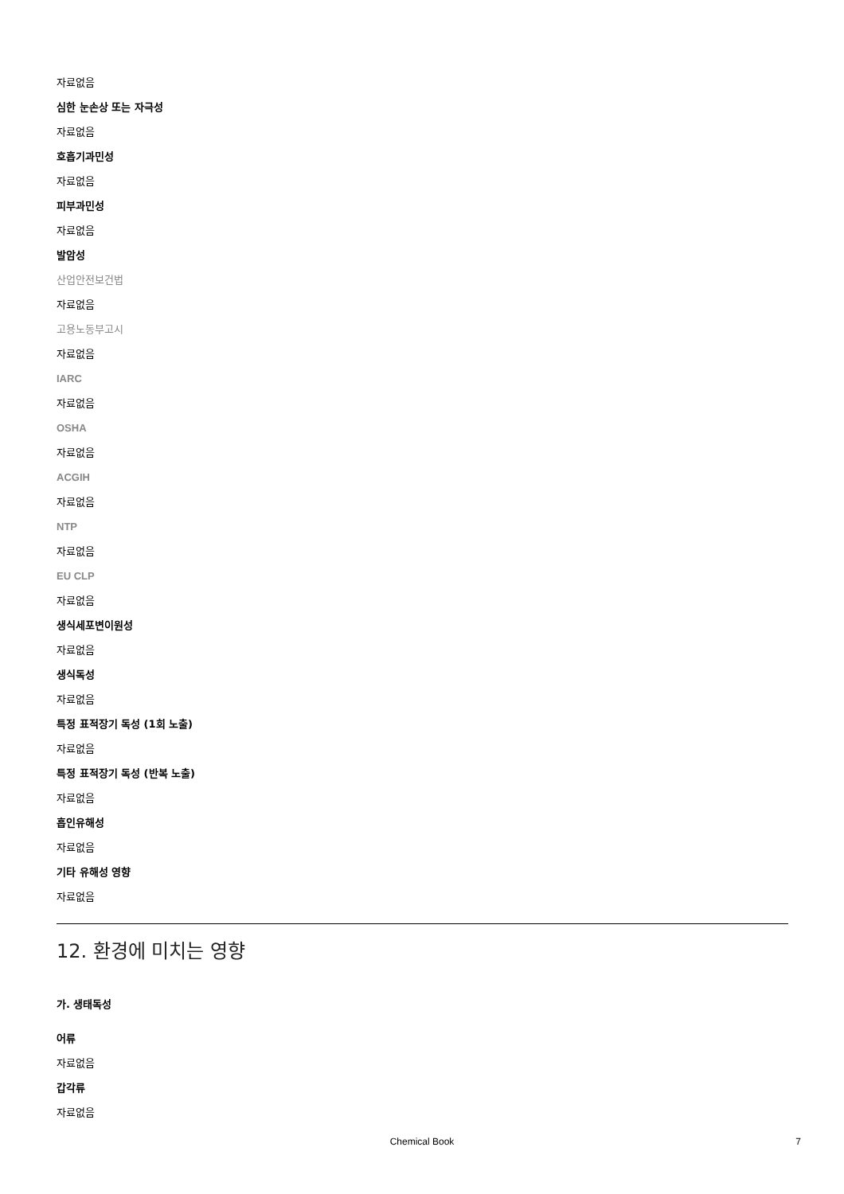자료없음
심한 눈손상 또는 자극성
자료없음
호흡기과민성
자료없음
피부과민성
자료없음
발암성
산업안전보건법
자료없음
고용노동부고시
자료없음
IARC
자료없음
OSHA
자료없음
ACGIH
자료없음
NTP
자료없음
EU CLP
자료없음
생식세포변이원성
자료없음
생식독성
자료없음
특정 표적장기 독성 (1회 노출)
자료없음
특정 표적장기 독성 (반복 노출)
자료없음
흡인유해성
자료없음
기타 유해성 영향
자료없음
12. 환경에 미치는 영향
가. 생태독성
어류
자료없음
갑각류
자료없음
Chemical Book 7